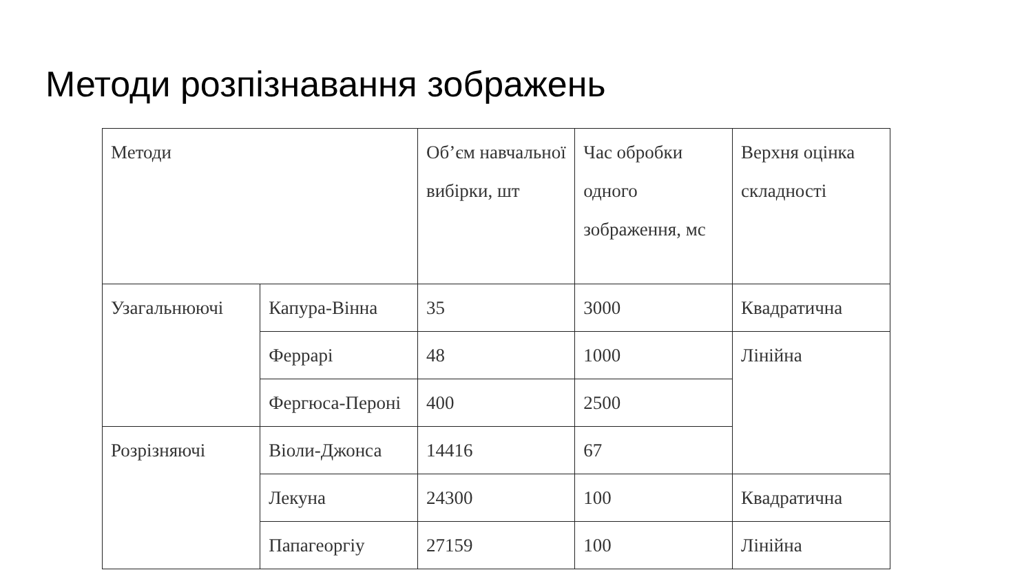Методи розпізнавання зображень
| Методи | | Об’єм навчальної вибірки, шт | Час обробки одного зображення, мс | Верхня оцінка складності |
| Узагальнюючі | Капура-Вінна | 35 | 3000 | Квадратична |
| | Феррарі | 48 | 1000 | Лінійна |
| | Фергюса-Пероні | 400 | 2500 | |
| Розрізняючі | Віоли-Джонса | 14416 | 67 | |
| | Лекуна | 24300 | 100 | Квадратична |
| | Папагеоргіу | 27159 | 100 | Лінійна |